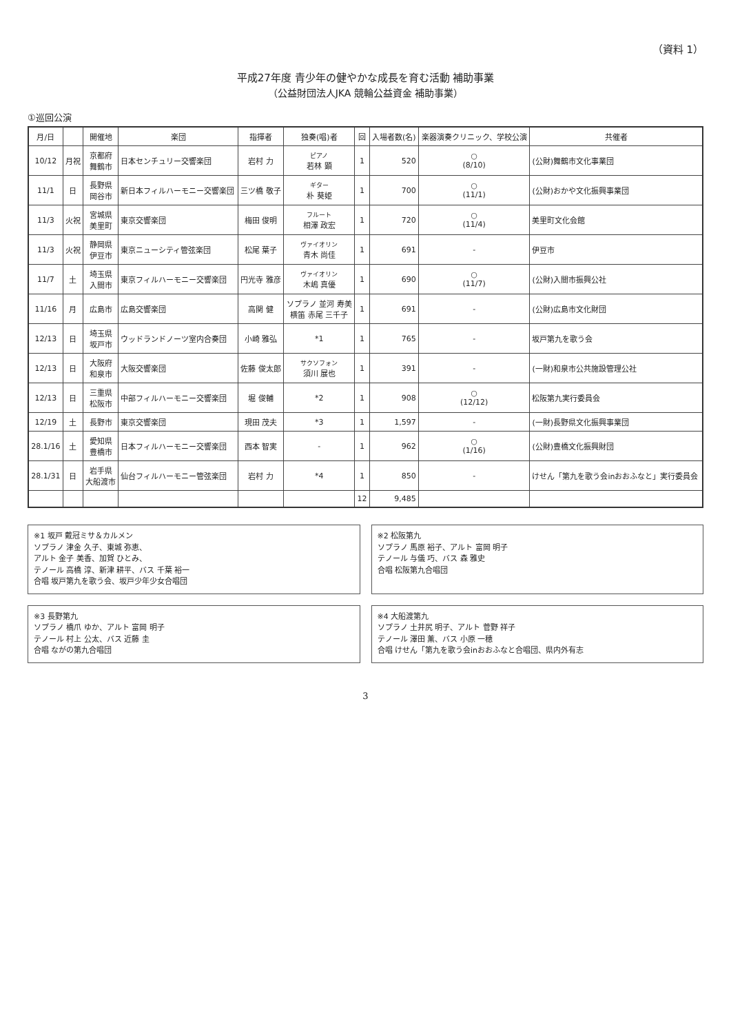（資料 1）
平成27年度 青少年の健やかな成長を育む活動 補助事業
（公益財団法人JKA 競輪公益資金 補助事業）
①巡回公演
| 月/日 | | 開催地 | 楽団 | 指揮者 | 独奏(唱)者 | 回 | 入場者数(名) | 楽器演奏クリニック、学校公演 | 共催者 |
| --- | --- | --- | --- | --- | --- | --- | --- | --- | --- |
| 10/12 | 月祝 | 京都府 舞鶴市 | 日本センチュリー交響楽団 | 岩村 力 | ピアノ 若林 顕 | 1 | 520 | ○ (8/10) | (公財)舞鶴市文化事業団 |
| 11/1 | 日 | 長野県 岡谷市 | 新日本フィルハーモニー交響楽団 | 三ツ橋 敬子 | ギター 朴 葵姫 | 1 | 700 | ○ (11/1) | (公財)おかや文化振興事業団 |
| 11/3 | 火祝 | 宮城県 美里町 | 東京交響楽団 | 梅田 俊明 | フルート 相澤 政宏 | 1 | 720 | ○ (11/4) | 美里町文化会館 |
| 11/3 | 火祝 | 静岡県 伊豆市 | 東京ニューシティ管弦楽団 | 松尾 葉子 | ヴァイオリン 青木 尚佳 | 1 | 691 | - | 伊豆市 |
| 11/7 | 土 | 埼玉県 入間市 | 東京フィルハーモニー交響楽団 | 円光寺 雅彦 | ヴァイオリン 木嶋 真優 | 1 | 690 | ○ (11/7) | (公財)入間市振興公社 |
| 11/16 | 月 | 広島市 | 広島交響楽団 | 高関 健 | ソプラノ 並河 寿美 横笛 赤尾 三千子 | 1 | 691 | - | (公財)広島市文化財団 |
| 12/13 | 日 | 埼玉県 坂戸市 | ウッドランドノーツ室内合奏団 | 小崎 雅弘 | *1 | 1 | 765 | - | 坂戸第九を歌う会 |
| 12/13 | 日 | 大阪府 和泉市 | 大阪交響楽団 | 佐藤 俊太郎 | サクソフォン 須川 展也 | 1 | 391 | - | (一財)和泉市公共施設管理公社 |
| 12/13 | 日 | 三重県 松阪市 | 中部フィルハーモニー交響楽団 | 堀 俊輔 | *2 | 1 | 908 | ○ (12/12) | 松阪第九実行委員会 |
| 12/19 | 土 | 長野市 | 東京交響楽団 | 現田 茂夫 | *3 | 1 | 1,597 | - | (一財)長野県文化振興事業団 |
| 28.1/16 | 土 | 愛知県 豊橋市 | 日本フィルハーモニー交響楽団 | 西本 智実 | - | 1 | 962 | ○ (1/16) | (公財)豊橋文化振興財団 |
| 28.1/31 | 日 | 岩手県 大船渡市 | 仙台フィルハーモニー管弦楽団 | 岩村 力 | *4 | 1 | 850 | - | けせん「第九を歌う会inおおふなと」実行委員会 |
| | | | | | | 12 | 9,485 | | |
※1 坂戸 戴冠ミサ＆カルメン
ソプラノ 津金 久子、東城 弥恵、
アルト 金子 美香、加賀 ひとみ、
テノール 高橋 淳、新津 耕平、バス 千葉 裕一
合唱 坂戸第九を歌う会、坂戸少年少女合唱団
※2 松阪第九
ソプラノ 馬原 裕子、アルト 富岡 明子
テノール 与儀 巧、バス 森 雅史
合唱 松阪第九合唱団
※3 長野第九
ソプラノ 橋爪 ゆか、アルト 富岡 明子
テノール 村上 公太、バス 近藤 圭
合唱 ながの第九合唱団
※4 大船渡第九
ソプラノ 土井尻 明子、アルト 菅野 祥子
テノール 澤田 薫、バス 小原 一穂
合唱 けせん「第九を歌う会inおおふなと合唱団、県内外有志
3